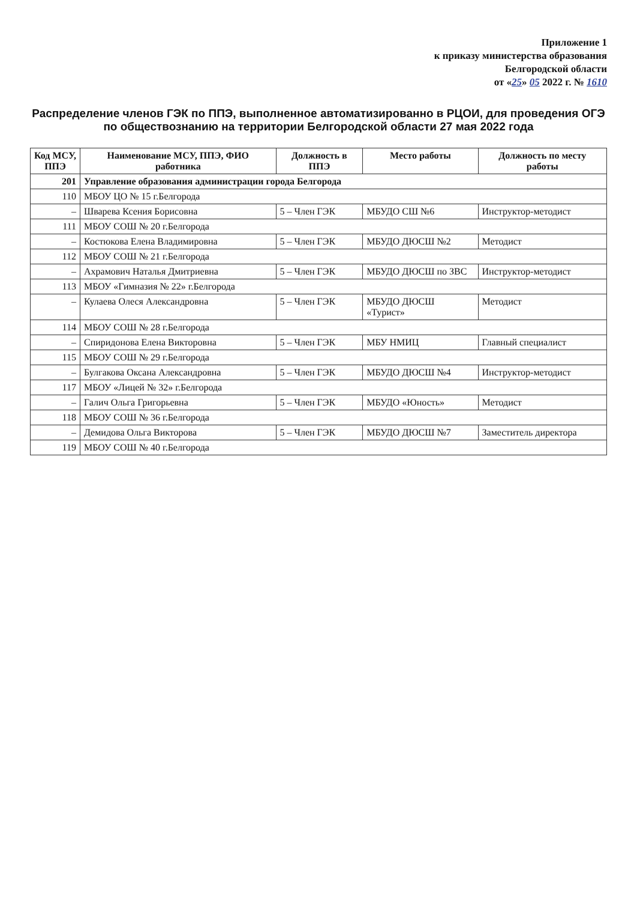Приложение 1
к приказу министерства образования
Белгородской области
от «25» 05 2022 г. № 1610
Распределение членов ГЭК по ППЭ, выполненное автоматизированно в РЦОИ, для проведения ОГЭ по обществознанию на территории Белгородской области 27 мая 2022 года
| Код МСУ, ППЭ | Наименование МСУ, ППЭ, ФИО работника | Должность в ППЭ | Место работы | Должность по месту работы |
| --- | --- | --- | --- | --- |
| 201 | Управление образования администрации города Белгорода | | | |
| 110 | МБОУ ЦО № 15 г.Белгорода | | | |
| – | Шварева Ксения Борисовна | 5 – Член ГЭК | МБУДО СШ №6 | Инструктор-методист |
| 111 | МБОУ СОШ № 20 г.Белгорода | | | |
| – | Костюкова Елена Владимировна | 5 – Член ГЭК | МБУДО ДЮСШ №2 | Методист |
| 112 | МБОУ СОШ № 21 г.Белгорода | | | |
| – | Ахрамович Наталья Дмитриевна | 5 – Член ГЭК | МБУДО ДЮСШ по ЗВС | Инструктор-методист |
| 113 | МБОУ «Гимназия № 22» г.Белгорода | | | |
| – | Кулаева Олеся Александровна | 5 – Член ГЭК | МБУДО ДЮСШ «Турист» | Методист |
| 114 | МБОУ СОШ № 28 г.Белгорода | | | |
| – | Спиридонова Елена Викторовна | 5 – Член ГЭК | МБУ НМИЦ | Главный специалист |
| 115 | МБОУ СОШ № 29 г.Белгорода | | | |
| – | Булгакова Оксана Александровна | 5 – Член ГЭК | МБУДО ДЮСШ №4 | Инструктор-методист |
| 117 | МБОУ «Лицей № 32» г.Белгорода | | | |
| – | Галич Ольга Григорьевна | 5 – Член ГЭК | МБУДО «Юность» | Методист |
| 118 | МБОУ СОШ № 36 г.Белгорода | | | |
| – | Демидова Ольга Викторова | 5 – Член ГЭК | МБУДО ДЮСШ №7 | Заместитель директора |
| 119 | МБОУ СОШ № 40 г.Белгорода | | | |